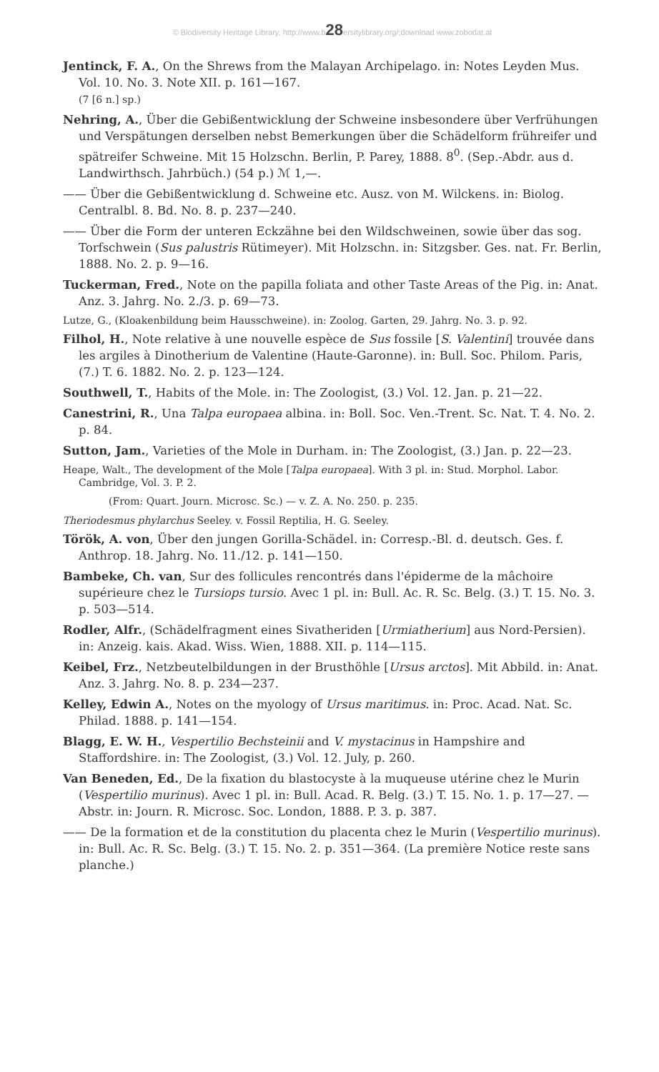© Biodiversity Heritage Library, http://www.b28ersitylibrary.org/;download www.zobodat.at
Jentinck, F. A., On the Shrews from the Malayan Archipelago. in: Notes Leyden Mus. Vol. 10. No. 3. Note XII. p. 161—167.
(7 [6 n.] sp.)
Nehring, A., Über die Gebißentwicklung der Schweine insbesondere über Verfrühungen und Verspätungen derselben nebst Bemerkungen über die Schädelform frühreifer und spätreifer Schweine. Mit 15 Holzschn. Berlin, P. Parey, 1888. 8<sup>0</sup>. (Sep.-Abdr. aus d. Landwirthsch. Jahrbüch.) (54 p.) ℳ 1,—.
—— Über die Gebißentwicklung d. Schweine etc. Ausz. von M. Wilckens. in: Biolog. Centralbl. 8. Bd. No. 8. p. 237—240.
—— Über die Form der unteren Eckzähne bei den Wildschweinen, sowie über das sog. Torfschwein (Sus palustris Rütimeyer). Mit Holzschn. in: Sitzgsber. Ges. nat. Fr. Berlin, 1888. No. 2. p. 9—16.
Tuckerman, Fred., Note on the papilla foliata and other Taste Areas of the Pig. in: Anat. Anz. 3. Jahrg. No. 2./3. p. 69—73.
Lutze, G., (Kloakenbildung beim Hausschweine). in: Zoolog. Garten, 29. Jahrg. No. 3. p. 92.
Filhol, H., Note relative à une nouvelle espèce de Sus fossile [S. Valentini] trouvée dans les argiles à Dinotherium de Valentine (Haute-Garonne). in: Bull. Soc. Philom. Paris, (7.) T. 6. 1882. No. 2. p. 123—124.
Southwell, T., Habits of the Mole. in: The Zoologist, (3.) Vol. 12. Jan. p. 21—22.
Canestrini, R., Una Talpa europaea albina. in: Boll. Soc. Ven.-Trent. Sc. Nat. T. 4. No. 2. p. 84.
Sutton, Jam., Varieties of the Mole in Durham. in: The Zoologist, (3.) Jan. p. 22—23.
Heape, Walt., The development of the Mole [Talpa europaea]. With 3 pl. in: Stud. Morphol. Labor. Cambridge, Vol. 3. P. 2.
(From: Quart. Journ. Microsc. Sc.) — v. Z. A. No. 250. p. 235.
Theriodesmus phylarchus Seeley. v. Fossil Reptilia, H. G. Seeley.
Török, A. von, Über den jungen Gorilla-Schädel. in: Corresp.-Bl. d. deutsch. Ges. f. Anthrop. 18. Jahrg. No. 11./12. p. 141—150.
Bambeke, Ch. van, Sur des follicules rencontrés dans l'épiderme de la mâchoire supérieure chez le Tursiops tursio. Avec 1 pl. in: Bull. Ac. R. Sc. Belg. (3.) T. 15. No. 3. p. 503—514.
Rodler, Alfr., (Schädelfragment eines Sivatheriden [Urmiatherium] aus Nord-Persien). in: Anzeig. kais. Akad. Wiss. Wien, 1888. XII. p. 114—115.
Keibel, Frz., Netzbeutelbildungen in der Brusthöhle [Ursus arctos]. Mit Abbild. in: Anat. Anz. 3. Jahrg. No. 8. p. 234—237.
Kelley, Edwin A., Notes on the myology of Ursus maritimus. in: Proc. Acad. Nat. Sc. Philad. 1888. p. 141—154.
Blagg, E. W. H., Vespertilio Bechsteinii and V. mystacinus in Hampshire and Staffordshire. in: The Zoologist, (3.) Vol. 12. July, p. 260.
Van Beneden, Ed., De la fixation du blastocyste à la muqueuse utérine chez le Murin (Vespertilio murinus). Avec 1 pl. in: Bull. Acad. R. Belg. (3.) T. 15. No. 1. p. 17—27. — Abstr. in: Journ. R. Microsc. Soc. London, 1888. P. 3. p. 387.
—— De la formation et de la constitution du placenta chez le Murin (Vespertilio murinus). in: Bull. Ac. R. Sc. Belg. (3.) T. 15. No. 2. p. 351—364. (La première Notice reste sans planche.)